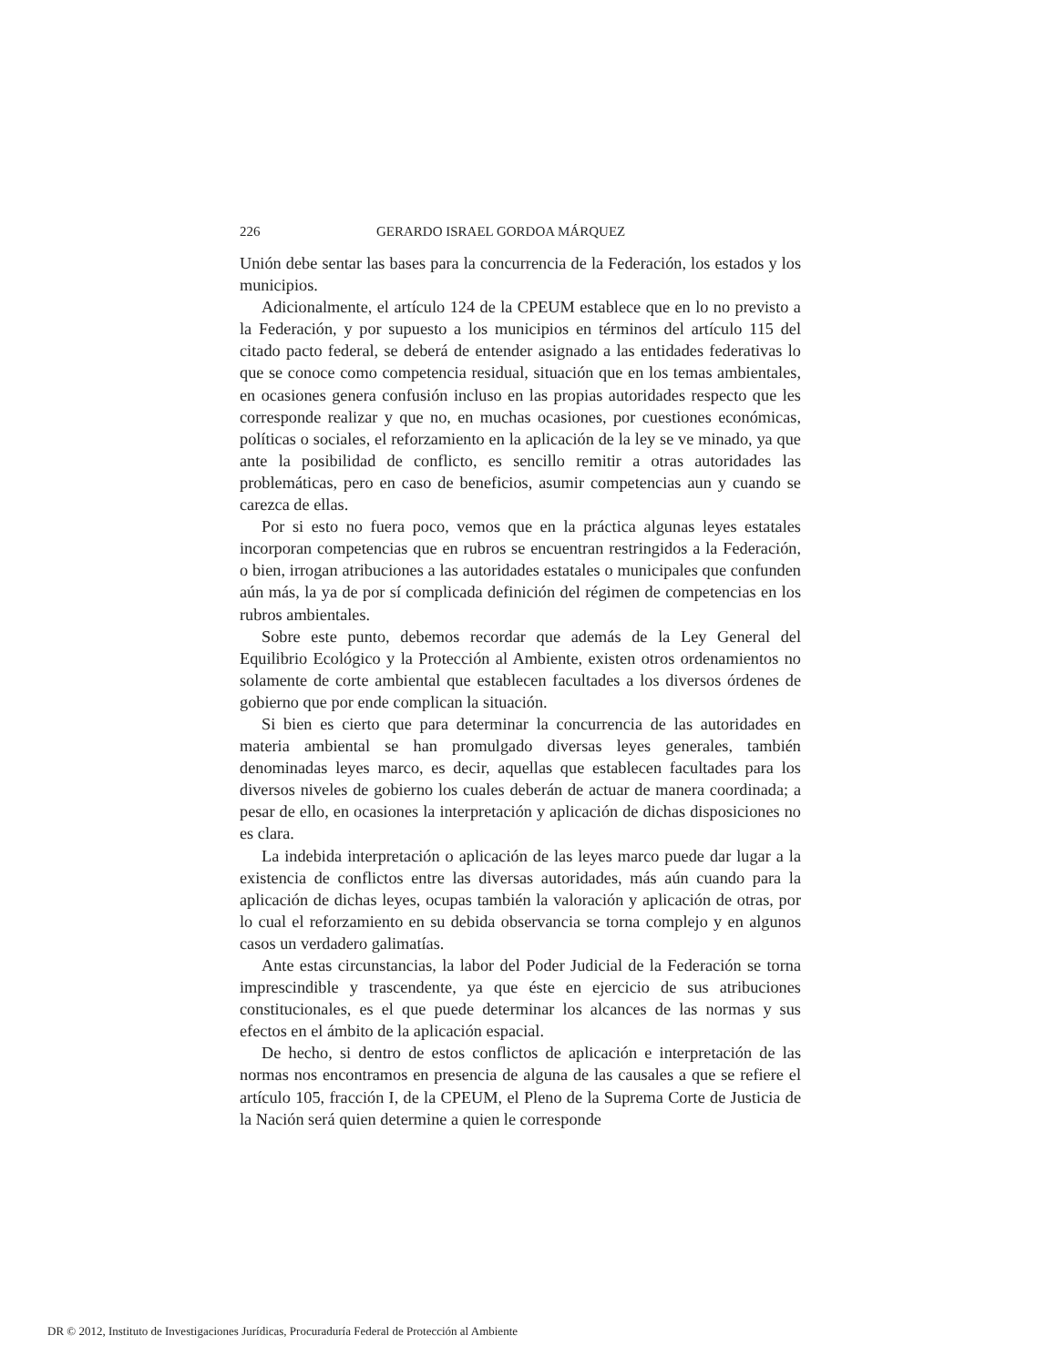226 GERARDO ISRAEL GORDOA MÁRQUEZ
Unión debe sentar las bases para la concurrencia de la Federación, los estados y los municipios.
Adicionalmente, el artículo 124 de la CPEUM establece que en lo no previsto a la Federación, y por supuesto a los municipios en términos del artículo 115 del citado pacto federal, se deberá de entender asignado a las entidades federativas lo que se conoce como competencia residual, situación que en los temas ambientales, en ocasiones genera confusión incluso en las propias autoridades respecto que les corresponde realizar y que no, en muchas ocasiones, por cuestiones económicas, políticas o sociales, el reforzamiento en la aplicación de la ley se ve minado, ya que ante la posibilidad de conflicto, es sencillo remitir a otras autoridades las problemáticas, pero en caso de beneficios, asumir competencias aun y cuando se carezca de ellas.
Por si esto no fuera poco, vemos que en la práctica algunas leyes estatales incorporan competencias que en rubros se encuentran restringidos a la Federación, o bien, irrogan atribuciones a las autoridades estatales o municipales que confunden aún más, la ya de por sí complicada definición del régimen de competencias en los rubros ambientales.
Sobre este punto, debemos recordar que además de la Ley General del Equilibrio Ecológico y la Protección al Ambiente, existen otros ordenamientos no solamente de corte ambiental que establecen facultades a los diversos órdenes de gobierno que por ende complican la situación.
Si bien es cierto que para determinar la concurrencia de las autoridades en materia ambiental se han promulgado diversas leyes generales, también denominadas leyes marco, es decir, aquellas que establecen facultades para los diversos niveles de gobierno los cuales deberán de actuar de manera coordinada; a pesar de ello, en ocasiones la interpretación y aplicación de dichas disposiciones no es clara.
La indebida interpretación o aplicación de las leyes marco puede dar lugar a la existencia de conflictos entre las diversas autoridades, más aún cuando para la aplicación de dichas leyes, ocupas también la valoración y aplicación de otras, por lo cual el reforzamiento en su debida observancia se torna complejo y en algunos casos un verdadero galimatías.
Ante estas circunstancias, la labor del Poder Judicial de la Federación se torna imprescindible y trascendente, ya que éste en ejercicio de sus atribuciones constitucionales, es el que puede determinar los alcances de las normas y sus efectos en el ámbito de la aplicación espacial.
De hecho, si dentro de estos conflictos de aplicación e interpretación de las normas nos encontramos en presencia de alguna de las causales a que se refiere el artículo 105, fracción I, de la CPEUM, el Pleno de la Suprema Corte de Justicia de la Nación será quien determine a quien le corresponde
DR © 2012, Instituto de Investigaciones Jurídicas, Procuraduría Federal de Protección al Ambiente